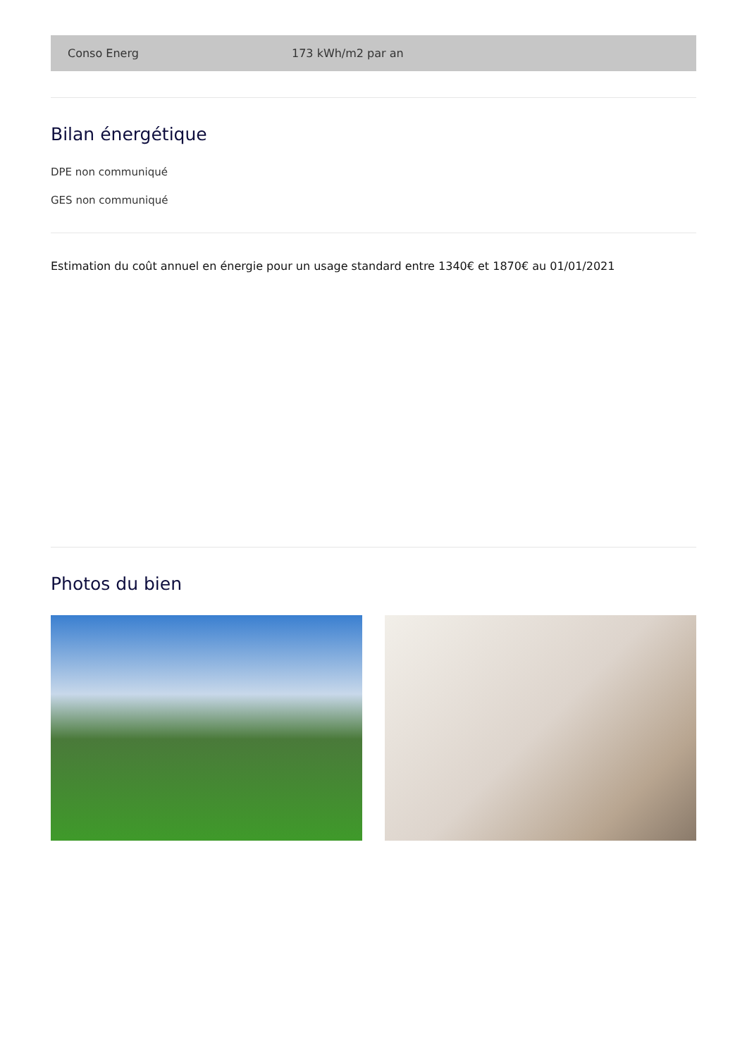| Conso Energ | 173 kWh/m2 par an |
Bilan énergétique
DPE non communiqué
GES non communiqué
Estimation du coût annuel en énergie pour un usage standard entre 1340€ et 1870€ au 01/01/2021
Photos du bien